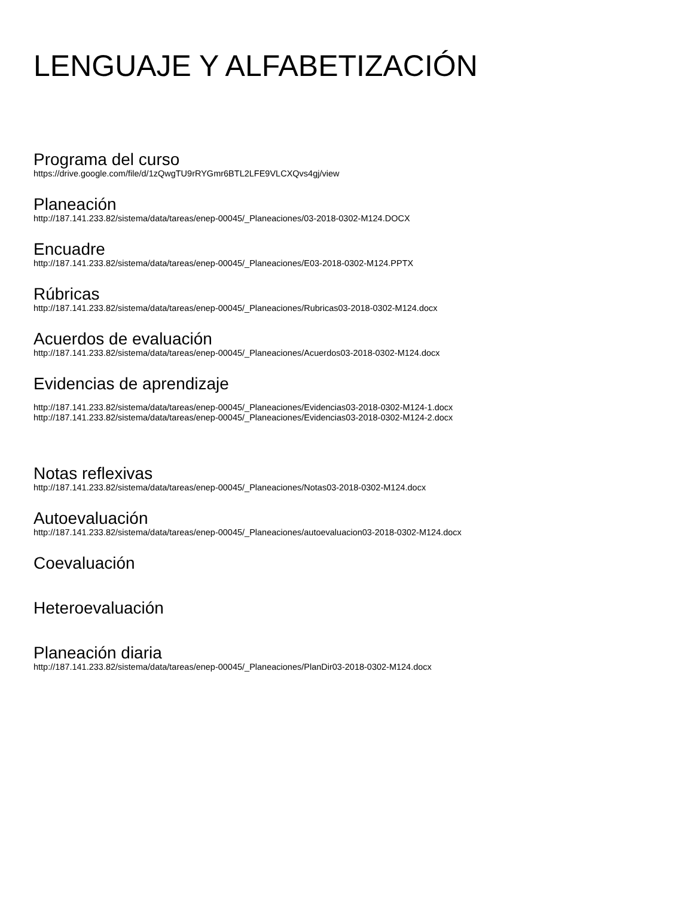LENGUAJE Y ALFABETIZACIÓN
Programa del curso
https://drive.google.com/file/d/1zQwgTU9rRYGmr6BTL2LFE9VLCXQvs4gj/view
Planeación
http://187.141.233.82/sistema/data/tareas/enep-00045/_Planeaciones/03-2018-0302-M124.DOCX
Encuadre
http://187.141.233.82/sistema/data/tareas/enep-00045/_Planeaciones/E03-2018-0302-M124.PPTX
Rúbricas
http://187.141.233.82/sistema/data/tareas/enep-00045/_Planeaciones/Rubricas03-2018-0302-M124.docx
Acuerdos de evaluación
http://187.141.233.82/sistema/data/tareas/enep-00045/_Planeaciones/Acuerdos03-2018-0302-M124.docx
Evidencias de aprendizaje
http://187.141.233.82/sistema/data/tareas/enep-00045/_Planeaciones/Evidencias03-2018-0302-M124-1.docx
http://187.141.233.82/sistema/data/tareas/enep-00045/_Planeaciones/Evidencias03-2018-0302-M124-2.docx
Notas reflexivas
http://187.141.233.82/sistema/data/tareas/enep-00045/_Planeaciones/Notas03-2018-0302-M124.docx
Autoevaluación
http://187.141.233.82/sistema/data/tareas/enep-00045/_Planeaciones/autoevaluacion03-2018-0302-M124.docx
Coevaluación
Heteroevaluación
Planeación diaria
http://187.141.233.82/sistema/data/tareas/enep-00045/_Planeaciones/PlanDir03-2018-0302-M124.docx